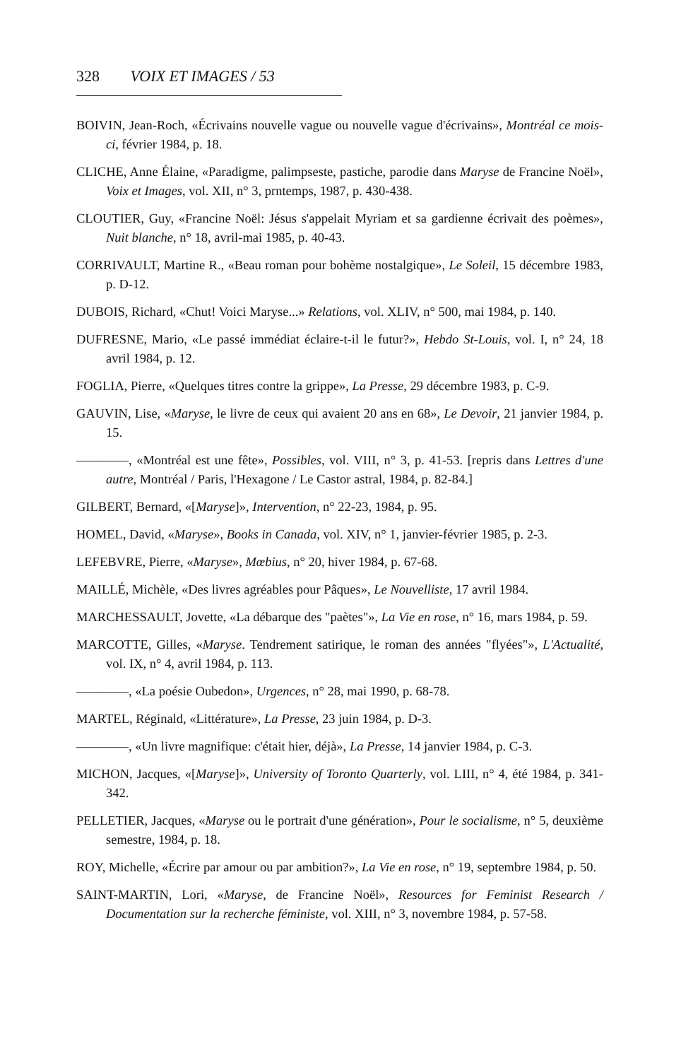328 VOIX ET IMAGES / 53
BOIVIN, Jean-Roch, «Écrivains nouvelle vague ou nouvelle vague d'écrivains», Montréal ce mois-ci, février 1984, p. 18.
CLICHE, Anne Élaine, «Paradigme, palimpseste, pastiche, parodie dans Maryse de Francine Noël», Voix et Images, vol. XII, n° 3, prntemps, 1987, p. 430-438.
CLOUTIER, Guy, «Francine Noël: Jésus s'appelait Myriam et sa gardienne écrivait des poèmes», Nuit blanche, n° 18, avril-mai 1985, p. 40-43.
CORRIVAULT, Martine R., «Beau roman pour bohème nostalgique», Le Soleil, 15 décembre 1983, p. D-12.
DUBOIS, Richard, «Chut! Voici Maryse...» Relations, vol. XLIV, n° 500, mai 1984, p. 140.
DUFRESNE, Mario, «Le passé immédiat éclaire-t-il le futur?», Hebdo St-Louis, vol. I, n° 24, 18 avril 1984, p. 12.
FOGLIA, Pierre, «Quelques titres contre la grippe», La Presse, 29 décembre 1983, p. C-9.
GAUVIN, Lise, «Maryse, le livre de ceux qui avaient 20 ans en 68», Le Devoir, 21 janvier 1984, p. 15.
————, «Montréal est une fête», Possibles, vol. VIII, n° 3, p. 41-53. [repris dans Lettres d'une autre, Montréal / Paris, l'Hexagone / Le Castor astral, 1984, p. 82-84.]
GILBERT, Bernard, «[Maryse]», Intervention, n° 22-23, 1984, p. 95.
HOMEL, David, «Maryse», Books in Canada, vol. XIV, n° 1, janvier-février 1985, p. 2-3.
LEFEBVRE, Pierre, «Maryse», Mœbius, n° 20, hiver 1984, p. 67-68.
MAILLÉ, Michèle, «Des livres agréables pour Pâques», Le Nouvelliste, 17 avril 1984.
MARCHESSAULT, Jovette, «La débarque des "paètes"», La Vie en rose, n° 16, mars 1984, p. 59.
MARCOTTE, Gilles, «Maryse. Tendrement satirique, le roman des années "flyées"», L'Actualité, vol. IX, n° 4, avril 1984, p. 113.
————, «La poésie Oubedon», Urgences, n° 28, mai 1990, p. 68-78.
MARTEL, Réginald, «Littérature», La Presse, 23 juin 1984, p. D-3.
————, «Un livre magnifique: c'était hier, déjà», La Presse, 14 janvier 1984, p. C-3.
MICHON, Jacques, «[Maryse]», University of Toronto Quarterly, vol. LIII, n° 4, été 1984, p. 341-342.
PELLETIER, Jacques, «Maryse ou le portrait d'une génération», Pour le socialisme, n° 5, deuxième semestre, 1984, p. 18.
ROY, Michelle, «Écrire par amour ou par ambition?», La Vie en rose, n° 19, septembre 1984, p. 50.
SAINT-MARTIN, Lori, «Maryse, de Francine Noël», Resources for Feminist Research / Documentation sur la recherche féministe, vol. XIII, n° 3, novembre 1984, p. 57-58.